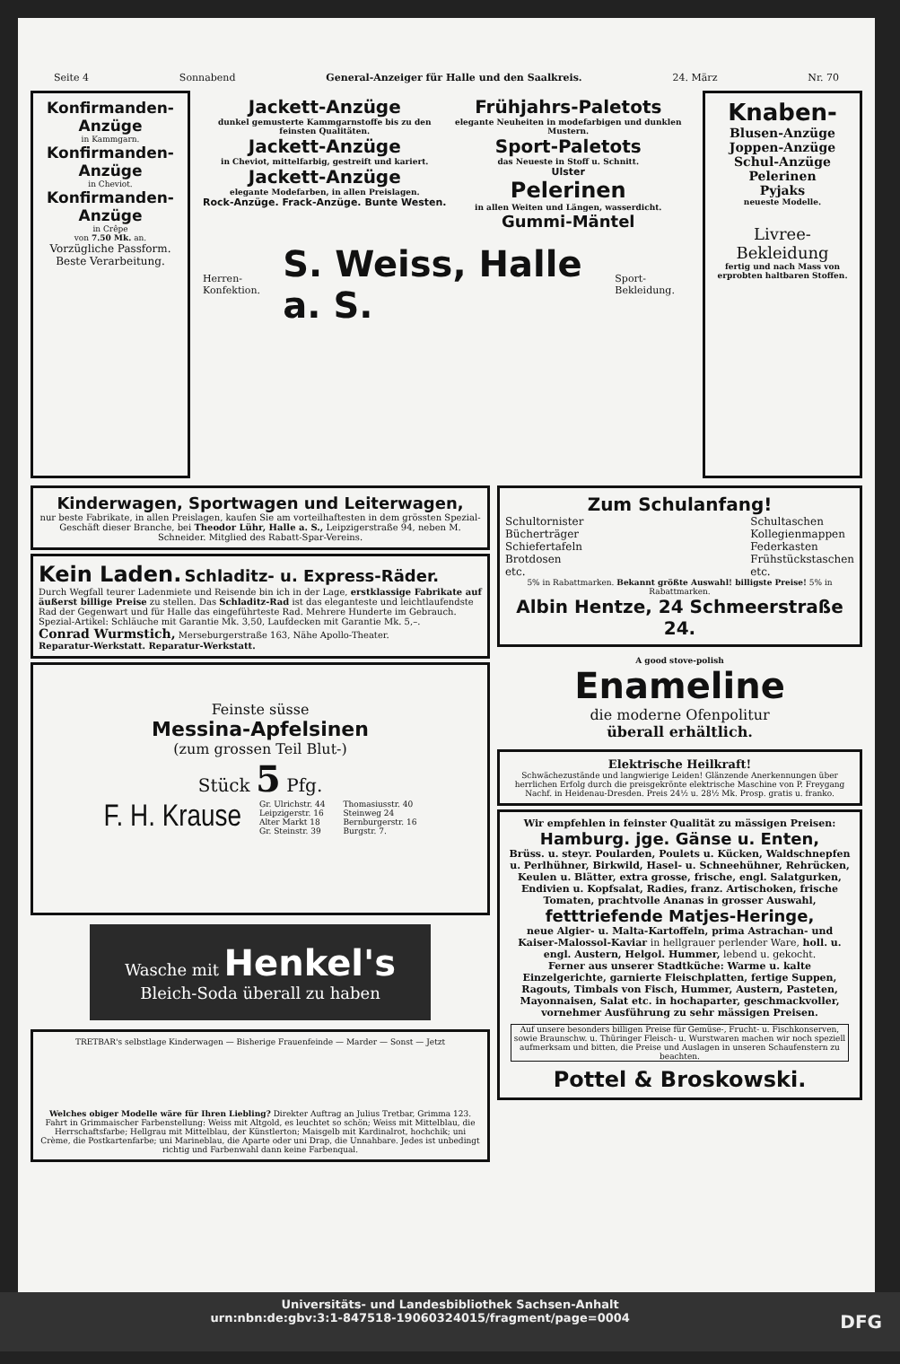Seite 4 Sonnabend General-Anzeiger für Halle und den Saalkreis. 24. März Nr. 70
Konfirmanden-Anzüge
in Kammgarn.
Konfirmanden-Anzüge
in Cheviot.
Konfirmanden-Anzüge
in Crêpe
von 7.50 Mk. an.
Vorzügliche Passform. Beste Verarbeitung.
Jackett-Anzüge
dunkel gemusterte Kammgarnstoffe bis zu den feinsten Qualitäten.
Jackett-Anzüge
in Cheviot, mittelfarbig, gestreift und kariert.
Jackett-Anzüge
elegante Modefarben, in allen Preislagen.
Rock-Anzüge. Frack-Anzüge. Bunte Westen.
Frühjahrs-Paletots
elegante Neuheiten in modefarbigen und dunklen Mustern.
Sport-Paletots
das Neueste in Stoff u. Schnitt.
Ulster
Pelerinen
in allen Weiten und Längen, wasserdicht.
Gummi-Mäntel
Herren-Konfektion. S. Weiss, Halle a. S. Sport-Bekleidung.
Knaben-
Blusen-Anzüge
Joppen-Anzüge
Schul-Anzüge
Pelerinen
Pyjaks
neueste Modelle.
Livree-Bekleidung
fertig und nach Mass von erprobten haltbaren Stoffen.
Kinderwagen, Sportwagen und Leiterwagen,
nur beste Fabrikate, in allen Preislagen, kaufen Sie am vorteilhaftesten in dem grössten Spezial-Geschäft dieser Branche, bei Theodor Lühr, Halle a. S., Leipzigerstraße 94, neben M. Schneider. Mitglied des Rabatt-Spar-Vereins.
Kein Laden. Schladitz- u. Express-Räder.
Durch Wegfall teurer Ladenmiete und Reisende bin ich in der Lage, erstklassige Fabrikate auf äußerst billige Preise zu stellen. Das Schladitz-Rad ist das eleganteste und leichtlaufendste Rad der Gegenwart und für Halle das eingeführteste Rad. Mehrere Hunderte im Gebrauch.
Spezial-Artikel: Schläuche mit Garantie Mk. 3,50, Laufdecken mit Garantie Mk. 5,–.
Conrad Wurmstich, Merseburgerstraße 163, Nähe Apollo-Theater.
Reparatur-Werkstatt. Reparatur-Werkstatt.
Feinste süsse
Messina-Apfelsinen
(zum grossen Teil Blut-)
Stück 5 Pfg.
F. H. Krause Gr. Ulrichstr. 44
Leipzigerstr. 16
Alter Markt 18
Gr. Steinstr. 39 Thomasiusstr. 40
Steinweg 24
Bernburgerstr. 16
Burgstr. 7.
Wasche mit Henkel's Bleich-Soda überall zu haben
TRETBAR's selbstlage Kinderwagen — Bisherige Frauenfeinde — Marder — Sonst — Jetzt
Welches obiger Modelle wäre für Ihren Liebling? Direkter Auftrag an Julius Tretbar, Grimma 123. Fahrt in Grimmaischer Farbenstellung: Weiss mit Altgold, es leuchtet so schön; Weiss mit Mittelblau, die Herrschaftsfarbe; Hellgrau mit Mittelblau, der Künstlerton; Maisgelb mit Kardinalrot, hochchik; uni Crème, die Postkartenfarbe; uni Marineblau, die Aparte oder uni Drap, die Unnahbare. Jedes ist unbedingt richtig und Farbenwahl dann keine Farbenqual.
Zum Schulanfang!
Schultornister
Bücherträger
Schiefertafeln
Brotdosen
etc. Schultaschen
Kollegienmappen
Federkasten
Frühstückstaschen
etc.
5% in Rabattmarken. Bekannt größte Auswahl! billigste Preise! 5% in Rabattmarken.
Albin Hentze, 24 Schmeerstraße 24.
A good stove-polish
Enameline
die moderne Ofenpolitur
überall erhältlich.
Elektrische Heilkraft!
Schwächezustände und langwierige Leiden! Glänzende Anerkennungen über herrlichen Erfolg durch die preisgekrönte elektrische Maschine von P. Freygang Nachf. in Heidenau-Dresden. Preis 24½ u. 28½ Mk. Prosp. gratis u. franko.
Wir empfehlen in feinster Qualität zu mässigen Preisen:
Hamburg. jge. Gänse u. Enten,
Brüss. u. steyr. Poularden, Poulets u. Kücken, Waldschnepfen u. Perlhühner, Birkwild, Hasel- u. Schneehühner, Rehrücken, Keulen u. Blätter, extra grosse, frische, engl. Salatgurken, Endivien u. Kopfsalat, Radies, franz. Artischoken, frische Tomaten, prachtvolle Ananas in grosser Auswahl,
fetttriefende Matjes-Heringe,
neue Algier- u. Malta-Kartoffeln, prima Astrachan- und Kaiser-Malossol-Kaviar in hellgrauer perlender Ware, holl. u. engl. Austern, Helgol. Hummer, lebend u. gekocht.
Ferner aus unserer Stadtküche: Warme u. kalte Einzelgerichte, garnierte Fleischplatten, fertige Suppen, Ragouts, Timbals von Fisch, Hummer, Austern, Pasteten, Mayonnaisen, Salat etc. in hochaparter, geschmackvoller, vornehmer Ausführung zu sehr mässigen Preisen.
Auf unsere besonders billigen Preise für Gemüse-, Frucht- u. Fischkonserven, sowie Braunschw. u. Thüringer Fleisch- u. Wurstwaren machen wir noch speziell aufmerksam und bitten, die Preise und Auslagen in unseren Schaufenstern zu beachten.
Pottel & Broskowski.
Universitäts- und Landesbibliothek Sachsen-Anhalt
urn:nbn:de:gbv:3:1-847518-19060324015/fragment/page=0004 DFG